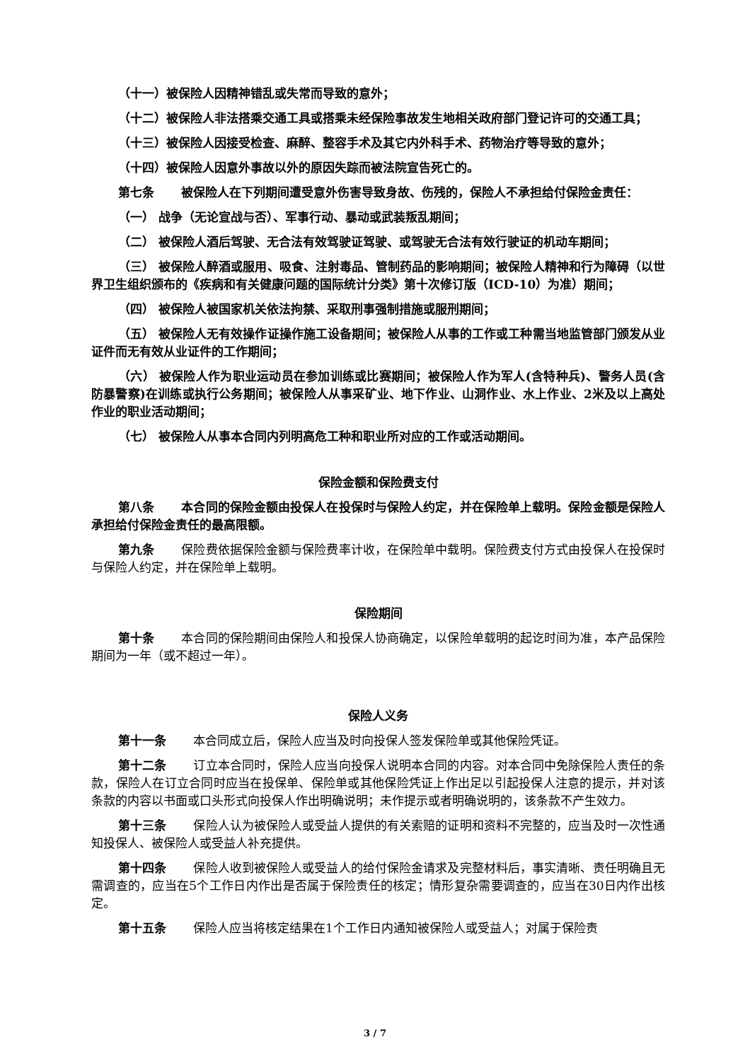（十一）被保险人因精神错乱或失常而导致的意外；
（十二）被保险人非法搭乘交通工具或搭乘未经保险事故发生地相关政府部门登记许可的交通工具；
（十三）被保险人因接受检查、麻醉、整容手术及其它内外科手术、药物治疗等导致的意外；
（十四）被保险人因意外事故以外的原因失踪而被法院宣告死亡的。
第七条 被保险人在下列期间遭受意外伤害导致身故、伤残的，保险人不承担给付保险金责任：
（一） 战争（无论宣战与否）、军事行动、暴动或武装叛乱期间；
（二） 被保险人酒后驾驶、无合法有效驾驶证驾驶、或驾驶无合法有效行驶证的机动车期间；
（三） 被保险人醉酒或服用、吸食、注射毒品、管制药品的影响期间；被保险人精神和行为障碍（以世界卫生组织颁布的《疾病和有关健康问题的国际统计分类》第十次修订版（ICD-10）为准）期间；
（四） 被保险人被国家机关依法拘禁、采取刑事强制措施或服刑期间；
（五） 被保险人无有效操作证操作施工设备期间；被保险人从事的工作或工种需当地监管部门颁发从业证件而无有效从业证件的工作期间；
（六） 被保险人作为职业运动员在参加训练或比赛期间；被保险人作为军人(含特种兵)、警务人员(含防暴警察)在训练或执行公务期间；被保险人从事采矿业、地下作业、山洞作业、水上作业、2米及以上高处作业的职业活动期间；
（七） 被保险人从事本合同内列明高危工种和职业所对应的工作或活动期间。
保险金额和保险费支付
第八条 本合同的保险金额由投保人在投保时与保险人约定，并在保险单上载明。保险金额是保险人承担给付保险金责任的最高限额。
第九条 保险费依据保险金额与保险费率计收，在保险单中载明。保险费支付方式由投保人在投保时与保险人约定，并在保险单上载明。
保险期间
第十条 本合同的保险期间由保险人和投保人协商确定，以保险单载明的起讫时间为准，本产品保险期间为一年（或不超过一年）。
保险人义务
第十一条 本合同成立后，保险人应当及时向投保人签发保险单或其他保险凭证。
第十二条 订立本合同时，保险人应当向投保人说明本合同的内容。对本合同中免除保险人责任的条款，保险人在订立合同时应当在投保单、保险单或其他保险凭证上作出足以引起投保人注意的提示，并对该条款的内容以书面或口头形式向投保人作出明确说明；未作提示或者明确说明的，该条款不产生效力。
第十三条 保险人认为被保险人或受益人提供的有关索赔的证明和资料不完整的，应当及时一次性通知投保人、被保险人或受益人补充提供。
第十四条 保险人收到被保险人或受益人的给付保险金请求及完整材料后，事实清晰、责任明确且无需调查的，应当在5个工作日内作出是否属于保险责任的核定；情形复杂需要调查的，应当在30日内作出核定。
第十五条 保险人应当将核定结果在1个工作日内通知被保险人或受益人；对属于保险责
3 / 7